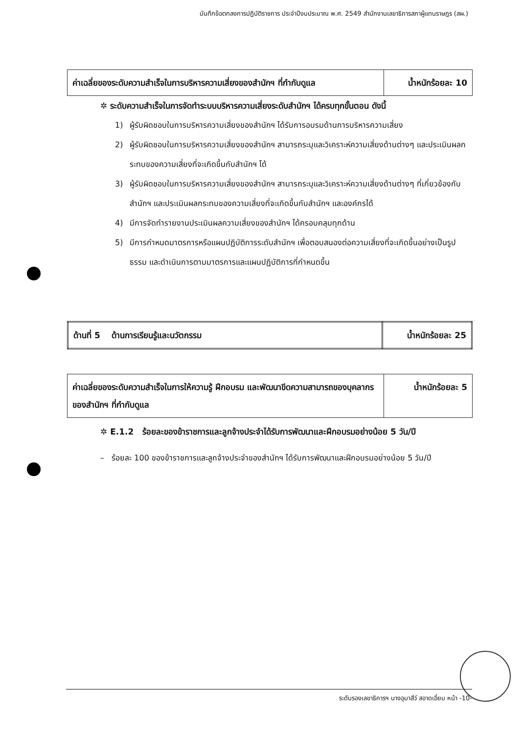บันทึกข้อตกลงการปฏิบัติราชการ ประจำปีงบประมาณ พ.ศ. 2549 สำนักงานเลขาธิการสภาผู้แทนราษฎร (สผ.)
| ค่าเฉลี่ยของระดับความสำเร็จในการบริหารความเสี่ยงของสำนักฯ ที่กำกับดูแล | น้ำหนักร้อยละ 10 |
✲ ระดับความสำเร็จในการจัดทำระบบบริหารความเสี่ยงระดับสำนักฯ ได้ครบทุกขั้นตอน ดังนี้
1) ผู้รับผิดชอบในการบริหารความเสี่ยงของสำนักฯ ได้รับการอบรมด้านการบริหารความเสี่ยง
2) ผู้รับผิดชอบในการบริหารความเสี่ยงของสำนักฯ สามารถระบุและวิเคราะห์ความเสี่ยงด้านต่างๆ และประเมินผลกระทบของความเสี่ยงที่จะเกิดขึ้นกับสำนักฯ ได้
3) ผู้รับผิดชอบในการบริหารความเสี่ยงของสำนักฯ สามารถระบุและวิเคราะห์ความเสี่ยงด้านต่างๆ ที่เกี่ยวข้องกับสำนักฯ และประเมินผลกระทบของความเสี่ยงที่จะเกิดขึ้นกับสำนักฯ และองค์กรได้
4) มีการจัดทำรายงานประเมินผลความเสี่ยงของสำนักฯ ได้ครอบคลุมทุกด้าน
5) มีการกำหนดมาตรการหรือแผนปฏิบัติการระดับสำนักฯ เพื่อตอบสนองต่อความเสี่ยงที่จะเกิดขึ้นอย่างเป็นรูปธรรม และดำเนินการตามมาตรการและแผนปฏิบัติการที่กำหนดขึ้น
| ด้านที่ 5 ด้านการเรียนรู้และนวัตกรรม | น้ำหนักร้อยละ 25 |
| ค่าเฉลี่ยของระดับความสำเร็จในการให้ความรู้ ฝึกอบรม และพัฒนาขีดความสามารถของบุคลากรของสำนักฯ ที่กำกับดูแล | น้ำหนักร้อยละ 5 |
✲ E.1.2 ร้อยละของข้าราชการและลูกจ้างประจำได้รับการพัฒนาและฝึกอบรมอย่างน้อย 5 วัน/ปี
– ร้อยละ 100 ของข้าราชการและลูกจ้างประจำของสำนักฯ ได้รับการพัฒนาและฝึกอบรมอย่างน้อย 5 วัน/ปี
ระดับรองเลขาธิการฯ นางอุมาสีว์ สอาดเอี่ยม หน้า -10-